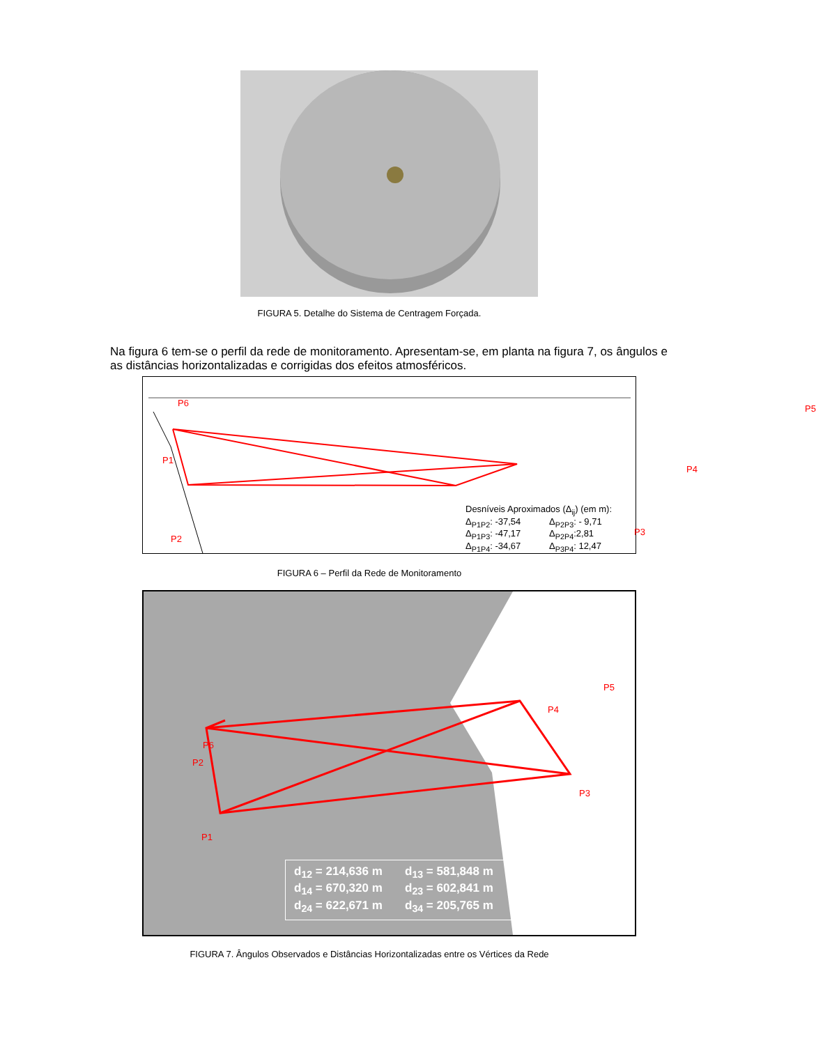FIGURA 5. Detalhe do Sistema de Centragem Forçada.
Na figura 6 tem-se o perfil da rede de monitoramento. Apresentam-se, em planta na figura 7, os ângulos e as distâncias horizontalizadas e corrigidas dos efeitos atmosféricos.
P6
P1
P2
P3
P4
P5
Desníveis Aproximados (Δ<sub>ij</sub>) (em m):
Δ<sub>P1P2</sub>: -37,54 Δ<sub>P2P3</sub>: - 9,71
Δ<sub>P1P3</sub>: -47,17 Δ<sub>P2P4</sub>:2,81
Δ<sub>P1P4</sub>: -34,67 Δ<sub>P3P4</sub>: 12,47
FIGURA 6 – Perfil da Rede de Monitoramento
P6
P2
P1
P3
P4
P5
d<sub>12</sub> = 214,636 m d<sub>13</sub> = 581,848 m
d<sub>14</sub> = 670,320 m d<sub>23</sub> = 602,841 m
d<sub>24</sub> = 622,671 m d<sub>34</sub> = 205,765 m
FIGURA 7. Ângulos Observados e Distâncias Horizontalizadas entre os Vértices da Rede